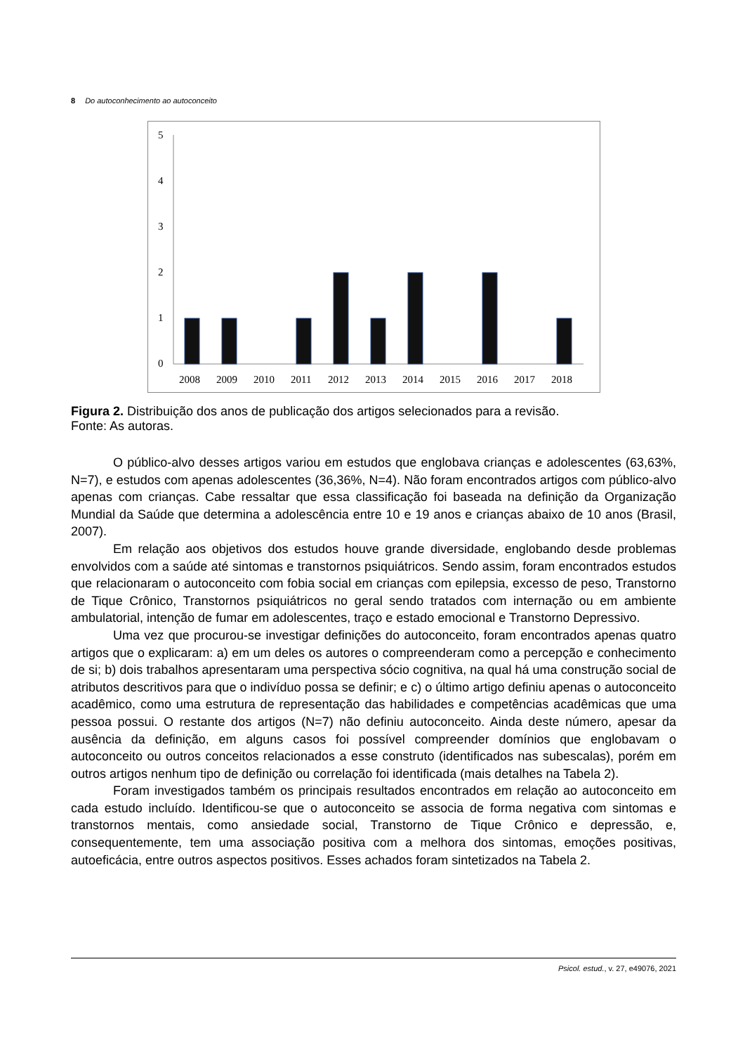8 Do autoconhecimento ao autoconceito
5
4
3
2
1
0
2008
2009
2010
2011
2012
2013
2014
2015
2016
2017
2018
Figura 2. Distribuição dos anos de publicação dos artigos selecionados para a revisão.
Fonte: As autoras.
O público-alvo desses artigos variou em estudos que englobava crianças e adolescentes (63,63%, N=7), e estudos com apenas adolescentes (36,36%, N=4). Não foram encontrados artigos com público-alvo apenas com crianças. Cabe ressaltar que essa classificação foi baseada na definição da Organização Mundial da Saúde que determina a adolescência entre 10 e 19 anos e crianças abaixo de 10 anos (Brasil, 2007).
Em relação aos objetivos dos estudos houve grande diversidade, englobando desde problemas envolvidos com a saúde até sintomas e transtornos psiquiátricos. Sendo assim, foram encontrados estudos que relacionaram o autoconceito com fobia social em crianças com epilepsia, excesso de peso, Transtorno de Tique Crônico, Transtornos psiquiátricos no geral sendo tratados com internação ou em ambiente ambulatorial, intenção de fumar em adolescentes, traço e estado emocional e Transtorno Depressivo.
Uma vez que procurou-se investigar definições do autoconceito, foram encontrados apenas quatro artigos que o explicaram: a) em um deles os autores o compreenderam como a percepção e conhecimento de si; b) dois trabalhos apresentaram uma perspectiva sócio cognitiva, na qual há uma construção social de atributos descritivos para que o indivíduo possa se definir; e c) o último artigo definiu apenas o autoconceito acadêmico, como uma estrutura de representação das habilidades e competências acadêmicas que uma pessoa possui. O restante dos artigos (N=7) não definiu autoconceito. Ainda deste número, apesar da ausência da definição, em alguns casos foi possível compreender domínios que englobavam o autoconceito ou outros conceitos relacionados a esse construto (identificados nas subescalas), porém em outros artigos nenhum tipo de definição ou correlação foi identificada (mais detalhes na Tabela 2).
Foram investigados também os principais resultados encontrados em relação ao autoconceito em cada estudo incluído. Identificou-se que o autoconceito se associa de forma negativa com sintomas e transtornos mentais, como ansiedade social, Transtorno de Tique Crônico e depressão, e, consequentemente, tem uma associação positiva com a melhora dos sintomas, emoções positivas, autoeficácia, entre outros aspectos positivos. Esses achados foram sintetizados na Tabela 2.
Psicol. estud., v. 27, e49076, 2021